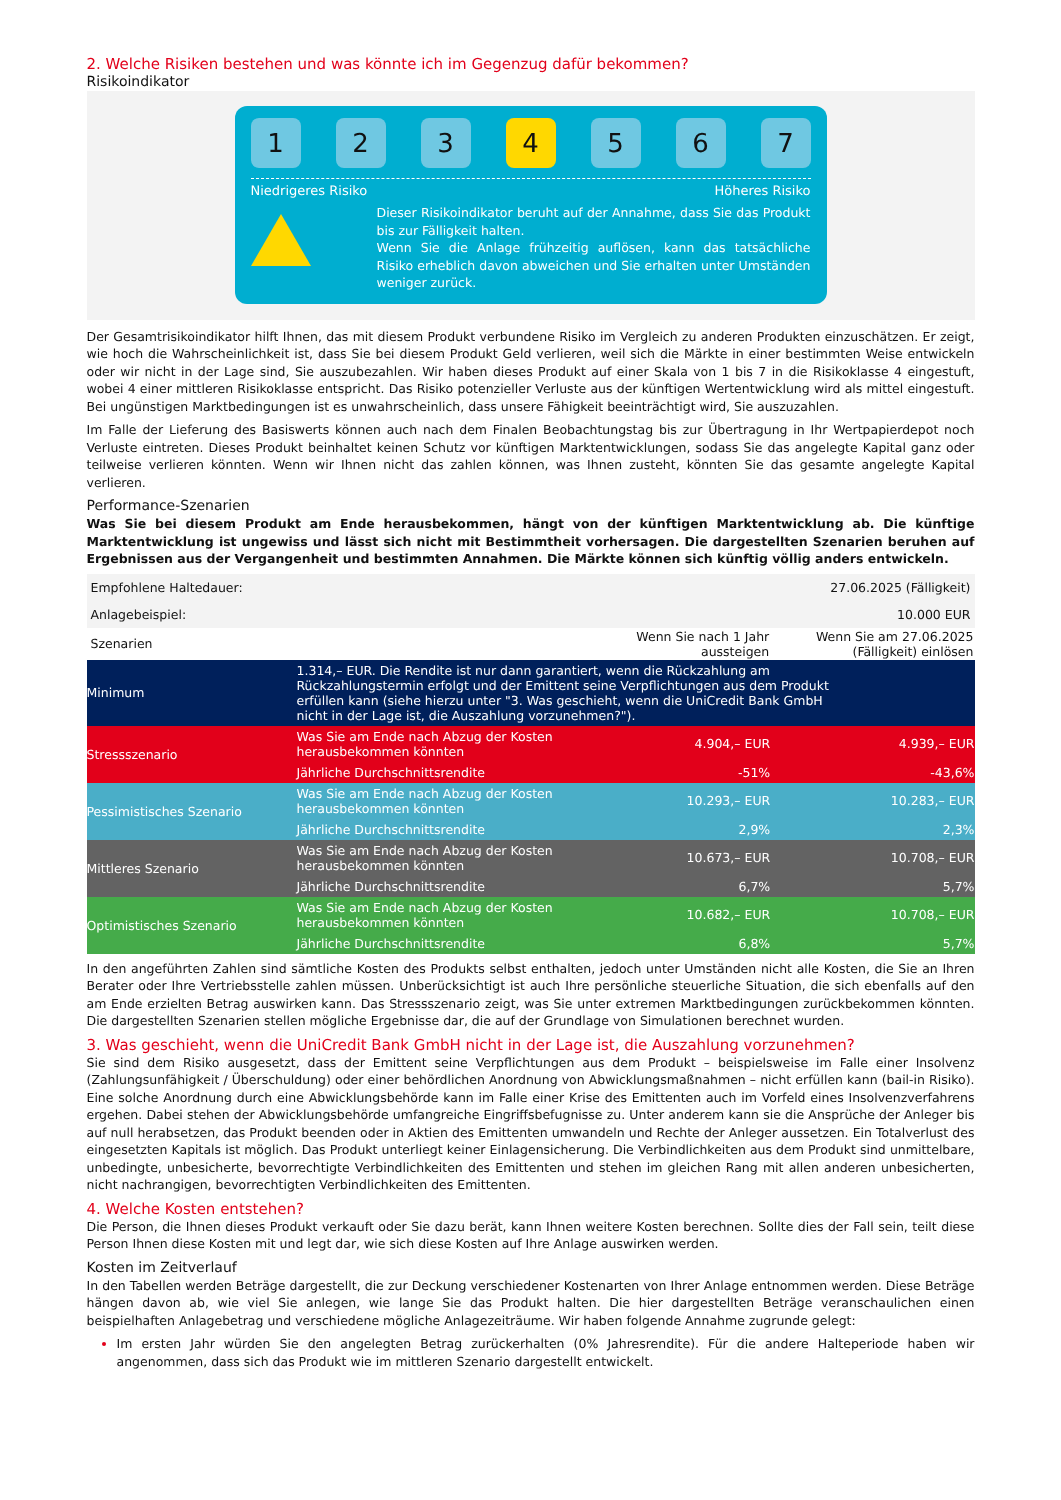2. Welche Risiken bestehen und was könnte ich im Gegenzug dafür bekommen?
Risikoindikator
1 2 3 4 5 6 7
Niedrigeres Risiko Höheres Risiko
Dieser Risikoindikator beruht auf der Annahme, dass Sie das Produkt bis zur Fälligkeit halten.
Wenn Sie die Anlage frühzeitig auflösen, kann das tatsächliche Risiko erheblich davon abweichen und Sie erhalten unter Umständen weniger zurück.
Der Gesamtrisikoindikator hilft Ihnen, das mit diesem Produkt verbundene Risiko im Vergleich zu anderen Produkten einzuschätzen. Er zeigt, wie hoch die Wahrscheinlichkeit ist, dass Sie bei diesem Produkt Geld verlieren, weil sich die Märkte in einer bestimmten Weise entwickeln oder wir nicht in der Lage sind, Sie auszubezahlen. Wir haben dieses Produkt auf einer Skala von 1 bis 7 in die Risikoklasse 4 eingestuft, wobei 4 einer mittleren Risikoklasse entspricht. Das Risiko potenzieller Verluste aus der künftigen Wertentwicklung wird als mittel eingestuft. Bei ungünstigen Marktbedingungen ist es unwahrscheinlich, dass unsere Fähigkeit beeinträchtigt wird, Sie auszuzahlen.
Im Falle der Lieferung des Basiswerts können auch nach dem Finalen Beobachtungstag bis zur Übertragung in Ihr Wertpapierdepot noch Verluste eintreten. Dieses Produkt beinhaltet keinen Schutz vor künftigen Marktentwicklungen, sodass Sie das angelegte Kapital ganz oder teilweise verlieren könnten. Wenn wir Ihnen nicht das zahlen können, was Ihnen zusteht, könnten Sie das gesamte angelegte Kapital verlieren.
Performance-Szenarien
Was Sie bei diesem Produkt am Ende herausbekommen, hängt von der künftigen Marktentwicklung ab. Die künftige Marktentwicklung ist ungewiss und lässt sich nicht mit Bestimmtheit vorhersagen. Die dargestellten Szenarien beruhen auf Ergebnissen aus der Vergangenheit und bestimmten Annahmen. Die Märkte können sich künftig völlig anders entwickeln.
| Empfohlene Haltedauer: | | | 27.06.2025 (Fälligkeit) |
| Anlagebeispiel: | | | 10.000 EUR |
| Szenarien | | Wenn Sie nach 1 Jahr aussteigen | Wenn Sie am 27.06.2025 (Fälligkeit) einlösen |
| Minimum | 1.314,– EUR. Die Rendite ist nur dann garantiert, wenn die Rückzahlung am Rückzahlungstermin erfolgt und der Emittent seine Verpflichtungen aus dem Produkt erfüllen kann (siehe hierzu unter "3. Was geschieht, wenn die UniCredit Bank GmbH nicht in der Lage ist, die Auszahlung vorzunehmen?"). | | |
| Stressszenario | Was Sie am Ende nach Abzug der Kosten herausbekommen könnten | 4.904,– EUR | 4.939,– EUR |
| | Jährliche Durchschnittsrendite | -51% | -43,6% |
| Pessimistisches Szenario | Was Sie am Ende nach Abzug der Kosten herausbekommen könnten | 10.293,– EUR | 10.283,– EUR |
| | Jährliche Durchschnittsrendite | 2,9% | 2,3% |
| Mittleres Szenario | Was Sie am Ende nach Abzug der Kosten herausbekommen könnten | 10.673,– EUR | 10.708,– EUR |
| | Jährliche Durchschnittsrendite | 6,7% | 5,7% |
| Optimistisches Szenario | Was Sie am Ende nach Abzug der Kosten herausbekommen könnten | 10.682,– EUR | 10.708,– EUR |
| | Jährliche Durchschnittsrendite | 6,8% | 5,7% |
In den angeführten Zahlen sind sämtliche Kosten des Produkts selbst enthalten, jedoch unter Umständen nicht alle Kosten, die Sie an Ihren Berater oder Ihre Vertriebsstelle zahlen müssen. Unberücksichtigt ist auch Ihre persönliche steuerliche Situation, die sich ebenfalls auf den am Ende erzielten Betrag auswirken kann. Das Stressszenario zeigt, was Sie unter extremen Marktbedingungen zurückbekommen könnten. Die dargestellten Szenarien stellen mögliche Ergebnisse dar, die auf der Grundlage von Simulationen berechnet wurden.
3. Was geschieht, wenn die UniCredit Bank GmbH nicht in der Lage ist, die Auszahlung vorzunehmen?
Sie sind dem Risiko ausgesetzt, dass der Emittent seine Verpflichtungen aus dem Produkt – beispielsweise im Falle einer Insolvenz (Zahlungsunfähigkeit / Überschuldung) oder einer behördlichen Anordnung von Abwicklungsmaßnahmen – nicht erfüllen kann (bail-in Risiko). Eine solche Anordnung durch eine Abwicklungsbehörde kann im Falle einer Krise des Emittenten auch im Vorfeld eines Insolvenzverfahrens ergehen. Dabei stehen der Abwicklungsbehörde umfangreiche Eingriffsbefugnisse zu. Unter anderem kann sie die Ansprüche der Anleger bis auf null herabsetzen, das Produkt beenden oder in Aktien des Emittenten umwandeln und Rechte der Anleger aussetzen. Ein Totalverlust des eingesetzten Kapitals ist möglich. Das Produkt unterliegt keiner Einlagensicherung. Die Verbindlichkeiten aus dem Produkt sind unmittelbare, unbedingte, unbesicherte, bevorrechtigte Verbindlichkeiten des Emittenten und stehen im gleichen Rang mit allen anderen unbesicherten, nicht nachrangigen, bevorrechtigten Verbindlichkeiten des Emittenten.
4. Welche Kosten entstehen?
Die Person, die Ihnen dieses Produkt verkauft oder Sie dazu berät, kann Ihnen weitere Kosten berechnen. Sollte dies der Fall sein, teilt diese Person Ihnen diese Kosten mit und legt dar, wie sich diese Kosten auf Ihre Anlage auswirken werden.
Kosten im Zeitverlauf
In den Tabellen werden Beträge dargestellt, die zur Deckung verschiedener Kostenarten von Ihrer Anlage entnommen werden. Diese Beträge hängen davon ab, wie viel Sie anlegen, wie lange Sie das Produkt halten. Die hier dargestellten Beträge veranschaulichen einen beispielhaften Anlagebetrag und verschiedene mögliche Anlagezeiträume. Wir haben folgende Annahme zugrunde gelegt:
Im ersten Jahr würden Sie den angelegten Betrag zurückerhalten (0% Jahresrendite). Für die andere Halteperiode haben wir angenommen, dass sich das Produkt wie im mittleren Szenario dargestellt entwickelt.